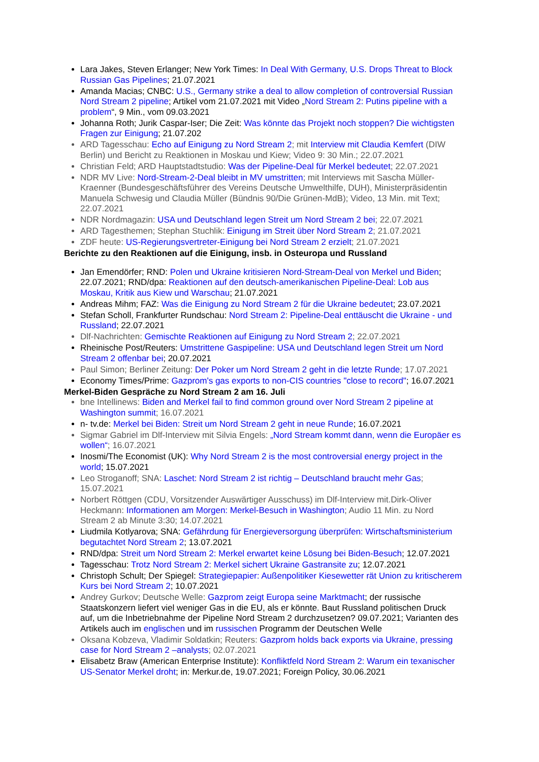Lara Jakes, Steven Erlanger; New York Times: In Deal With Germany, U.S. Drops Threat to Block Russian Gas Pipelines; 21.07.2021
Amanda Macias; CNBC: U.S., Germany strike a deal to allow completion of controversial Russian Nord Stream 2 pipeline; Artikel vom 21.07.2021 mit Video „Nord Stream 2: Putins pipeline with a problem“, 9 Min., vom 09.03.2021
Johanna Roth; Jurik Caspar-Iser; Die Zeit: Was könnte das Projekt noch stoppen? Die wichtigsten Fragen zur Einigung; 21.07.202
ARD Tagesschau: Echo auf Einigung zu Nord Stream 2; mit Interview mit Claudia Kemfert (DIW Berlin) und Bericht zu Reaktionen in Moskau und Kiew; Video 9: 30 Min.; 22.07.2021
Christian Feld; ARD Hauptstadtstudio: Was der Pipeline-Deal für Merkel bedeutet; 22.07.2021
NDR MV Live: Nord-Stream-2-Deal bleibt in MV umstritten; mit Interviews mit Sascha Müller-Kraenner (Bundesgeschäftsführer des Vereins Deutsche Umwelthilfe, DUH), Ministerpräsidentin Manuela Schwesig und Claudia Müller (Bündnis 90/Die Grünen-MdB); Video, 13 Min. mit Text; 22.07.2021
NDR Nordmagazin: USA und Deutschland legen Streit um Nord Stream 2 bei; 22.07.2021
ARD Tagesthemen; Stephan Stuchlik: Einigung im Streit über Nord Stream 2; 21.07.2021
ZDF heute: US-Regierungsvertreter-Einigung bei Nord Stream 2 erzielt; 21.07.2021
Berichte zu den Reaktionen auf die Einigung, insb. in Osteuropa und Russland
Jan Emendörfer; RND: Polen und Ukraine kritisieren Nord-Stream-Deal von Merkel und Biden; 22.07.2021; RND/dpa: Reaktionen auf den deutsch-amerikanischen Pipeline-Deal: Lob aus Moskau, Kritik aus Kiew und Warschau; 21.07.2021
Andreas Mihm; FAZ: Was die Einigung zu Nord Stream 2 für die Ukraine bedeutet; 23.07.2021
Stefan Scholl, Frankfurter Rundschau: Nord Stream 2: Pipeline-Deal enttäuscht die Ukraine - und Russland; 22.07.2021
Dlf-Nachrichten: Gemischte Reaktionen auf Einigung zu Nord Stream 2; 22.07.2021
Rheinische Post/Reuters: Umstrittene Gaspipeline: USA und Deutschland legen Streit um Nord Stream 2 offenbar bei; 20.07.2021
Paul Simon; Berliner Zeitung: Der Poker um Nord Stream 2 geht in die letzte Runde; 17.07.2021
Economy Times/Prime: Gazprom's gas exports to non-CIS countries "close to record"; 16.07.2021
Merkel-Biden Gespräche zu Nord Stream 2 am 16. Juli
bne Intellinews: Biden and Merkel fail to find common ground over Nord Stream 2 pipeline at Washington summit; 16.07.2021
n- tv.de: Merkel bei Biden: Streit um Nord Stream 2 geht in neue Runde; 16.07.2021
Sigmar Gabriel im Dlf-Interview mit Silvia Engels: „Nord Stream kommt dann, wenn die Europäer es wollen“; 16.07.2021
Inosmi/The Economist (UK): Why Nord Stream 2 is the most controversial energy project in the world; 15.07.2021
Leo Stroganoff; SNA: Laschet: Nord Stream 2 ist richtig – Deutschland braucht mehr Gas; 15.07.2021
Norbert Röttgen (CDU, Vorsitzender Auswärtiger Ausschuss) im Dlf-Interview mit.Dirk-Oliver Heckmann: Informationen am Morgen: Merkel-Besuch in Washington; Audio 11 Min. zu Nord Stream 2 ab Minute 3:30; 14.07.2021
Liudmila Kotlyarova; SNA: Gefährdung für Energieversorgung überprüfen: Wirtschaftsministerium begutachtet Nord Stream 2; 13.07.2021
RND/dpa: Streit um Nord Stream 2: Merkel erwartet keine Lösung bei Biden-Besuch; 12.07.2021
Tagesschau: Trotz Nord Stream 2: Merkel sichert Ukraine Gastransite zu; 12.07.2021
Christoph Schult; Der Spiegel: Strategiepapier: Außenpolitiker Kiesewetter rät Union zu kritischerem Kurs bei Nord Stream 2; 10.07.2021
Andrey Gurkov; Deutsche Welle: Gazprom zeigt Europa seine Marktmacht; der russische Staatskonzern liefert viel weniger Gas in die EU, als er könnte. Baut Russland politischen Druck auf, um die Inbetriebnahme der Pipeline Nord Stream 2 durchzusetzen? 09.07.2021; Varianten des Artikels auch im englischen und im russischen Programm der Deutschen Welle
Oksana Kobzeva, Vladimir Soldatkin; Reuters: Gazprom holds back exports via Ukraine, pressing case for Nord Stream 2 –analysts; 02.07.2021
Elisabetz Braw (American Enterprise Institute): Konfliktfeld Nord Stream 2: Warum ein texanischer US-Senator Merkel droht; in: Merkur.de, 19.07.2021; Foreign Policy, 30.06.2021